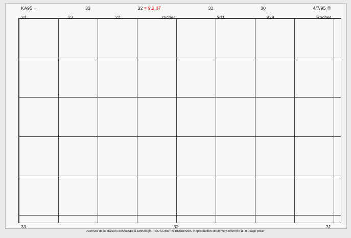KA95 ← 33 32 = 9.2.07 31 30 4/7/95 ①
24 23 22 rocher 941 929 Rocher
33 32 31
Archives de la Maison Archéologie & Ethnologie. TOUS DROITS RESERVES. Reproduction strictement réservée à un usage privé.